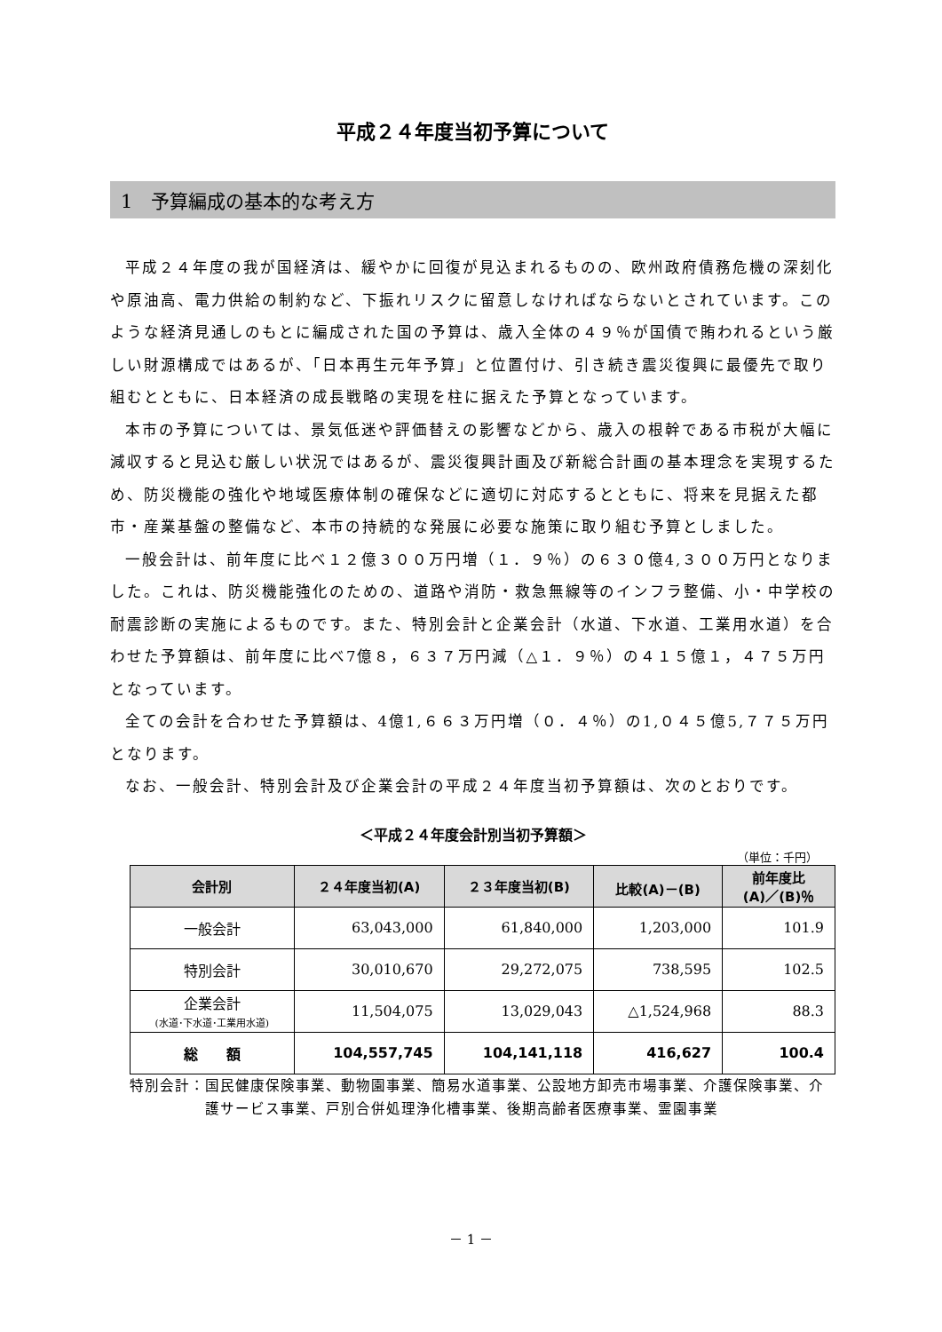平成２４年度当初予算について
1　予算編成の基本的な考え方
平成２４年度の我が国経済は、緩やかに回復が見込まれるものの、欧州政府債務危機の深刻化や原油高、電力供給の制約など、下振れリスクに留意しなければならないとされています。このような経済見通しのもとに編成された国の予算は、歳入全体の４９％が国債で賄われるという厳しい財源構成ではあるが、「日本再生元年予算」と位置付け、引き続き震災復興に最優先で取り組むとともに、日本経済の成長戦略の実現を柱に据えた予算となっています。
本市の予算については、景気低迷や評価替えの影響などから、歳入の根幹である市税が大幅に減収すると見込む厳しい状況ではあるが、震災復興計画及び新総合計画の基本理念を実現するため、防災機能の強化や地域医療体制の確保などに適切に対応するとともに、将来を見据えた都市・産業基盤の整備など、本市の持続的な発展に必要な施策に取り組む予算としました。
一般会計は、前年度に比べ１２億３００万円増（１．９％）の６３０億4,３００万円となりました。これは、防災機能強化のための、道路や消防・救急無線等のインフラ整備、小・中学校の耐震診断の実施によるものです。また、特別会計と企業会計（水道、下水道、工業用水道）を合わせた予算額は、前年度に比べ7億８，６３７万円減（△１．９％）の４１５億１，４７５万円となっています。
全ての会計を合わせた予算額は、4億1,６６３万円増（０．４％）の1,０４５億5,７７５万円となります。
なお、一般会計、特別会計及び企業会計の平成２４年度当初予算額は、次のとおりです。
＜平成２４年度会計別当初予算額＞
（単位：千円）
| 会計別 | ２４年度当初(A) | ２３年度当初(B) | 比較(A)－(B) | 前年度比 (A)／(B)％ |
| --- | --- | --- | --- | --- |
| 一般会計 | 63,043,000 | 61,840,000 | 1,203,000 | 101.9 |
| 特別会計 | 30,010,670 | 29,272,075 | 738,595 | 102.5 |
| 企業会計 (水道･下水道･工業用水道) | 11,504,075 | 13,029,043 | △1,524,968 | 88.3 |
| 総 額 | 104,557,745 | 104,141,118 | 416,627 | 100.4 |
特別会計： 国民健康保険事業、動物園事業、簡易水道事業、公設地方卸売市場事業、介護保険事業、介護サービス事業、戸別合併処理浄化槽事業、後期高齢者医療事業、霊園事業
－ 1 －